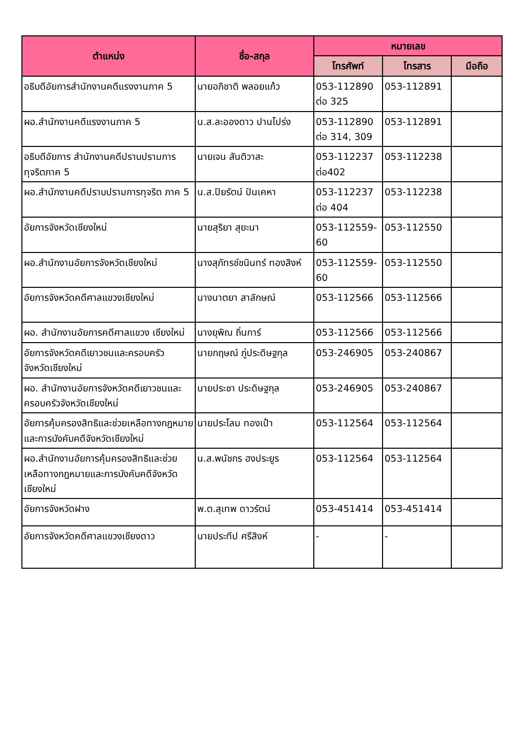| ตำแหน่ง | ชื่อ-สกุล | หมายเลข | | |
| --- | --- | --- | --- | --- |
| | | โทรศัพท์ | โทรสาร | มือถือ |
| อธิบดีอัยการสำนักงานคดีแรงงานภาค 5 | นายอภิชาติ พลอยแก้ว | 053-112890 ต่อ 325 | 053-112891 | |
| ผอ.สำนักงานคดีแรงงานภาค 5 | น.ส.ละอองดาว ปานโปร่ง | 053-112890 ต่อ 314, 309 | 053-112891 | |
| อธิบดีอัยการ สำนักงานคดีปราบปรามการทุจริตภาค 5 | นายเจน สันติวาสะ | 053-112237 ต่อ402 | 053-112238 | |
| ผอ.สำนักงานคดีปราบปรามการทุจริต ภาค 5 | น.ส.ปิยรัตน์ ปันเคหา | 053-112237 ต่อ 404 | 053-112238 | |
| อัยการจังหวัดเชียงใหม่ | นายสุริยา สุยะนา | 053-112559-60 | 053-112550 | |
| ผอ.สำนักงานอัยการจังหวัดเชียงใหม่ | นางสุภัทรช์ชนินทร์ ทองสิงห์ | 053-112559-60 | 053-112550 | |
| อัยการจังหวัดคดีศาลแขวงเชียงใหม่ | นางนาตยา สาลักษณ์ | 053-112566 | 053-112566 | |
| ผอ. สำนักงานอัยการคดีศาลแขวง เชียงใหม่ | นางยุพิณ ถิ่นการ์ | 053-112566 | 053-112566 | |
| อัยการจังหวัดคดีเยาวชนและครอบครัว จังหวัดเชียงใหม่ | นายกฤษณ์ ภู่ประดิษฐกุล | 053-246905 | 053-240867 | |
| ผอ. สำนักงานอัยการจังหวัดคดีเยาวชนและครอบครัวจังหวัดเชียงใหม่ | นายประชา ประดิษฐกุล | 053-246905 | 053-240867 | |
| อัยการคุ้มครองสิทธิและช่วยเหลือทางกฎหมายและการบังคับคดีจังหวัดเชียงใหม่ | นายประโลม ทองเป้า | 053-112564 | 053-112564 | |
| ผอ.สำนักงานอัยการคุ้มครองสิทธิและช่วยเหลือทางกฎหมายและการบังคับคดีจังหวัดเชียงใหม่ | น.ส.พนัชกร ฮงประยูร | 053-112564 | 053-112564 | |
| อัยการจังหวัดฝาง | พ.ต.สุเทพ ดาวรัตน์ | 053-451414 | 053-451414 | |
| อัยการจังหวัดคดีศาลแขวงเชียงดาว | นายประทีป ศรีสิงห์ | - | - | |